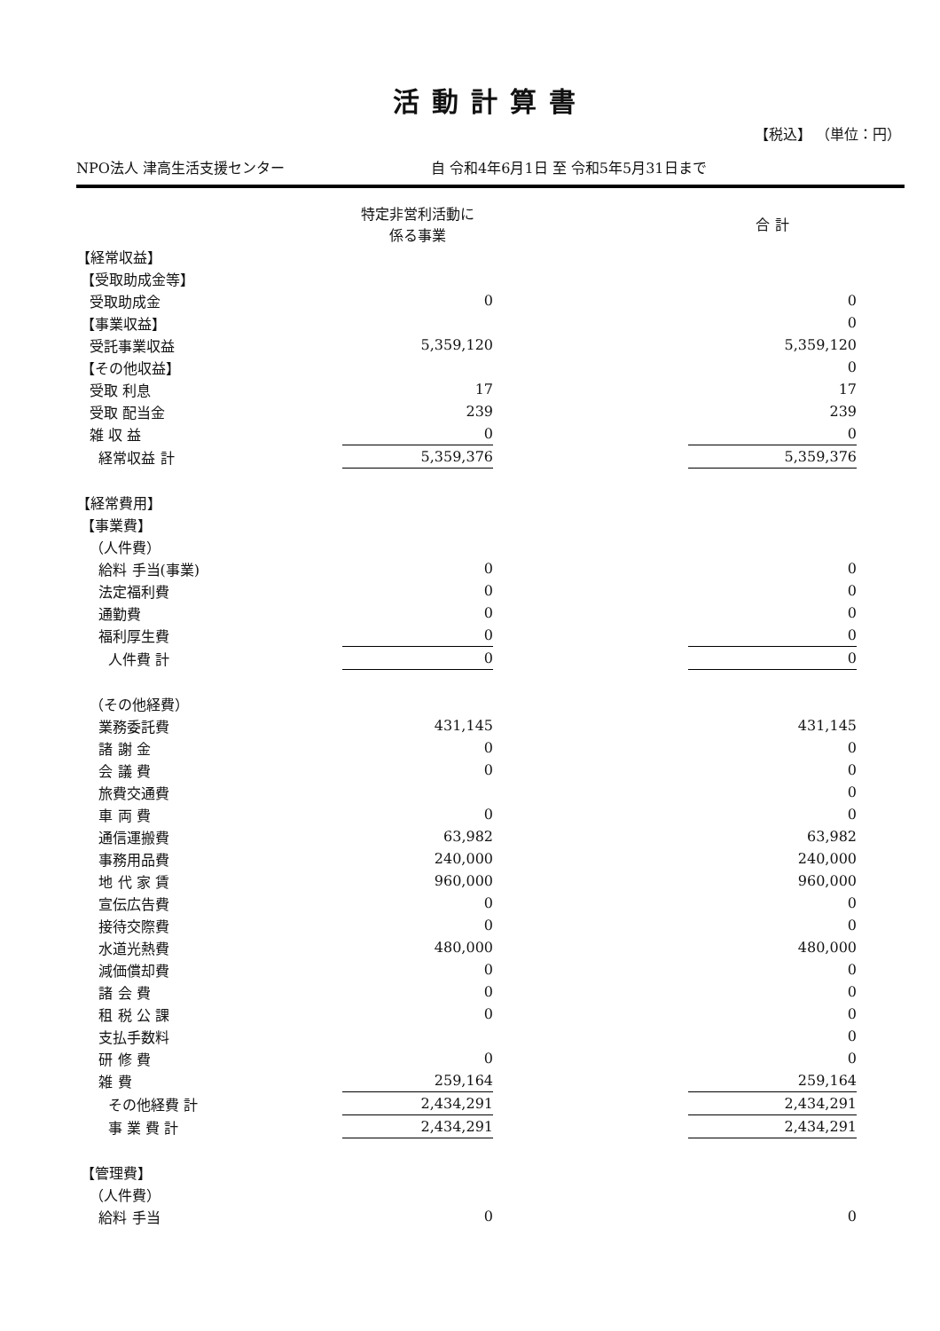活動計算書
【税込】 （単位：円）
NPO法人 津高生活支援センター 自 令和4年6月1日 至 令和5年5月31日まで
| | 特定非営利活動に 係る事業 | | 合 計 |
| --- | --- | --- | --- |
| 【経常収益】 | | | |
| 【受取助成金等】 | | | |
| 受取助成金 | 0 | | 0 |
| 【事業収益】 | | | 0 |
| 受託事業収益 | 5,359,120 | | 5,359,120 |
| 【その他収益】 | | | 0 |
| 受取 利息 | 17 | | 17 |
| 受取 配当金 | 239 | | 239 |
| 雑 収 益 | 0 | | 0 |
| 経常収益 計 | 5,359,376 | | 5,359,376 |
| 【経常費用】 | | | |
| 【事業費】 | | | |
| （人件費） | | | |
| 給料 手当(事業) | 0 | | 0 |
| 法定福利費 | 0 | | 0 |
| 通勤費 | 0 | | 0 |
| 福利厚生費 | 0 | | 0 |
| 人件費 計 | 0 | | 0 |
| （その他経費） | | | |
| 業務委託費 | 431,145 | | 431,145 |
| 諸 謝 金 | 0 | | 0 |
| 会 議 費 | 0 | | 0 |
| 旅費交通費 | | | 0 |
| 車 両 費 | 0 | | 0 |
| 通信運搬費 | 63,982 | | 63,982 |
| 事務用品費 | 240,000 | | 240,000 |
| 地 代 家 賃 | 960,000 | | 960,000 |
| 宣伝広告費 | 0 | | 0 |
| 接待交際費 | 0 | | 0 |
| 水道光熱費 | 480,000 | | 480,000 |
| 減価償却費 | 0 | | 0 |
| 諸 会 費 | 0 | | 0 |
| 租 税 公 課 | 0 | | 0 |
| 支払手数料 | | | 0 |
| 研 修 費 | 0 | | 0 |
| 雑 費 | 259,164 | | 259,164 |
| その他経費 計 | 2,434,291 | | 2,434,291 |
| 事 業 費 計 | 2,434,291 | | 2,434,291 |
| 【管理費】 | | | |
| （人件費） | | | |
| 給料 手当 | 0 | | 0 |